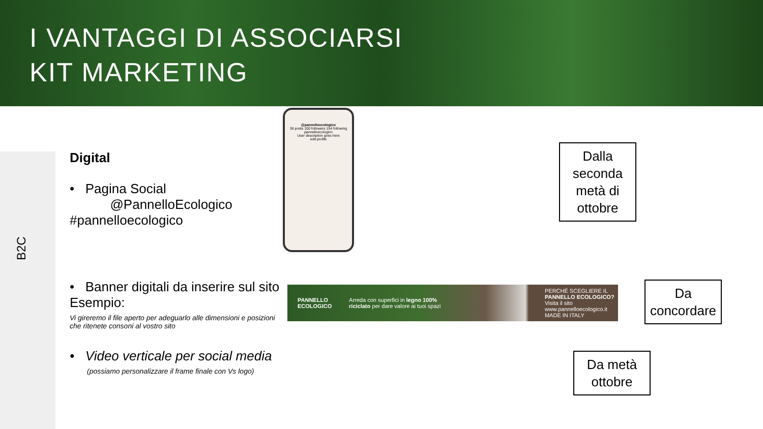I VANTAGGI DI ASSOCIARSI
KIT MARKETING
B2C
Digital
• Pagina Social
@PannelloEcologico
#pannelloecologico
• Banner digitali da inserire sul sito Esempio:
Vi gireremo il file aperto per adeguarlo alle dimensioni e posizioni che ritenete consoni al vostro sito
• Video verticale per social media
(possiamo personalizzare il frame finale con Vs logo)
@pannelloecologico
36 posts 100 followers 154 following
pannelloecologico
User description goes here
edit profile
PANNELLO ECOLOGICO Arreda con superfici in legno 100% riciclato per dare valore ai tuoi spazi PERCHÉ SCEGLIERE IL PANNELLO ECOLOGICO?
Visita il sito www.pannelloecologico.it MADE IN ITALY
Dalla seconda metà di ottobre
Da concordare
Da metà ottobre